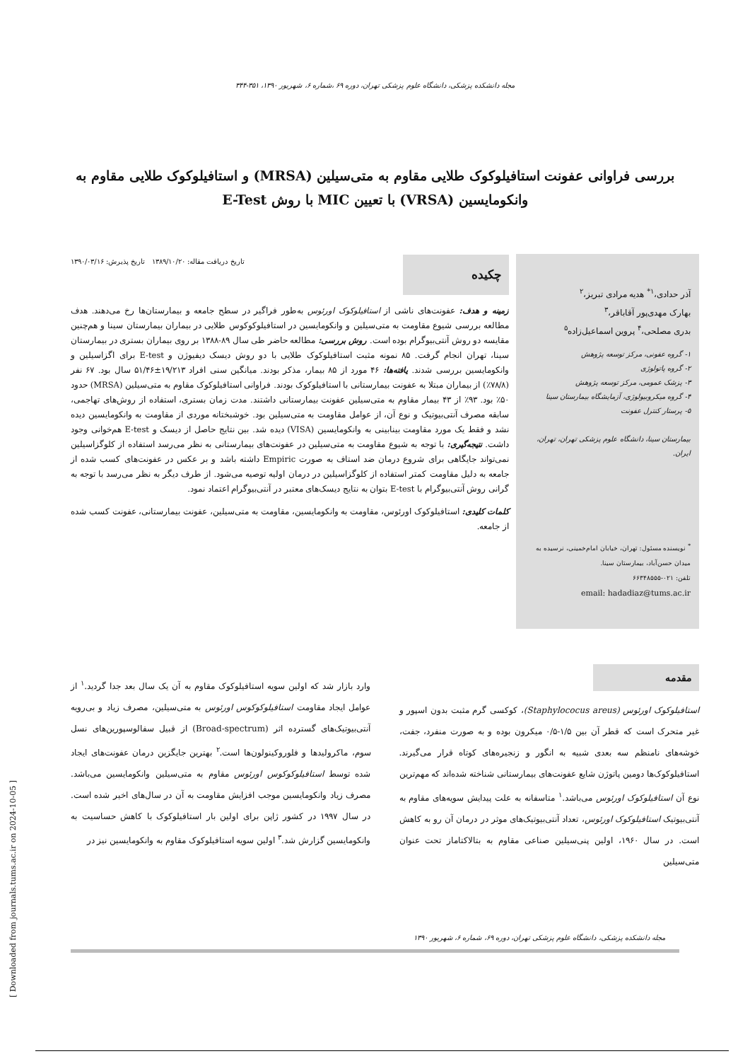[ Downloaded from journals.tums.ac.ir on 2024-10-05 ]
مجله دانشکده پزشکی، دانشگاه علوم پزشکی تهران، دوره ۶۹ ،شماره ۶، شهریور ۱۳۹۰، ۳۵۱-۳۴۴
بررسی فراوانی عفونت استافیلوکوک طلایی مقاوم به متی‌سیلین (MRSA) و استافیلوکوک طلایی مقاوم به وانکومایسین (VRSA) با تعیین MIC با روش E-Test
آذر حدادی،<sup>۱*</sup> هدیه مرادی تبریز،<sup>۲</sup>
بهارک مهدی‌پور آقاباقر،<sup>۳</sup>
بدری مصلحی،<sup>۴</sup> پروین اسماعیل‌زاده<sup>۵</sup>
۱- گروه عفونی، مرکز توسعه پژوهش
۲- گروه پاتولوژی
۳- پزشک عمومی، مرکز توسعه پژوهش
۴- گروه میکروبیولوژی، آزمایشگاه بیمارستان سینا
۵- پرستار کنترل عفونت
بیمارستان سینا، دانشگاه علوم پزشکی تهران، تهران، ایران.
<sup>*</sup> نویسنده مسئول: تهران، خیابان امام‌خمینی، نرسیده به میدان حسن‌آباد، بیمارستان سینا.
تلفن: ۰۲۱-۶۶۳۴۸۵۵۵
email: hadadiaz@tums.ac.ir
تاریخ دریافت مقاله: ۱۳۸۹/۱۰/۲۰ تاریخ پذیرش: ۱۳۹۰/۰۳/۱۶
چکیده
زمینه و هدف: عفونت‌های ناشی از استافیلوکوک اورئوس به‌طور فراگیر در سطح جامعه و بیمارستان‌ها رخ می‌دهند. هدف مطالعه بررسی شیوع مقاومت به متی‌سیلین و وانکومایسین در استافیلوکوکوس طلایی در بیماران بیمارستان سینا و هم‌چنین مقایسه دو روش آنتی‌بیوگرام بوده است. روش بررسی: مطالعه حاضر طی سال ۸۹-۱۳۸۸ بر روی بیماران بستری در بیمارستان سینا، تهران انجام گرفت. ۸۵ نمونه مثبت استافیلوکوک طلایی با دو روش دیسک دیفیوژن و E-test برای اگزاسیلین و وانکومایسین بررسی شدند. یافته‌ها: ۴۶ مورد از ۸۵ بیمار، مذکر بودند. میانگین سنی افراد ۱۹/۲۱۳±۵۱/۴۶ سال بود. ۶۷ نفر (۷۸/۸٪) از بیماران مبتلا به عفونت بیمارستانی با استافیلوکوک بودند. فراوانی استافیلوکوک مقاوم به متی‌سیلین (MRSA) حدود ۵۰٪ بود. ۹۳٪ از ۴۳ بیمار مقاوم به متی‌سیلین عفونت بیمارستانی داشتند. مدت زمان بستری، استفاده از روش‌های تهاجمی، سابقه مصرف آنتی‌بیوتیک و نوع آن، از عوامل مقاومت به متی‌سیلین بود. خوشبختانه موردی از مقاومت به وانکومایسین دیده نشد و فقط یک مورد مقاومت بینابینی به وانکومایسین (VISA) دیده شد. بین نتایج حاصل از دیسک و E-test هم‌خوانی وجود داشت. نتیجه‌گیری: با توجه به شیوع مقاومت به متی‌سیلین در عفونت‌های بیمارستانی به نظر می‌رسد استفاده از کلوگزاسیلین نمی‌تواند جایگاهی برای شروع درمان ضد استاف به صورت Empiric داشته باشد و بر عکس در عفونت‌های کسب شده از جامعه به دلیل مقاومت کمتر استفاده از کلوگزاسیلین در درمان اولیه توصیه می‌شود. از طرف دیگر به نظر می‌رسد با توجه به گرانی روش آنتی‌بیوگرام با E-test بتوان به نتایج دیسک‌های معتبر در آنتی‌بیوگرام اعتماد نمود.
کلمات کلیدی: استافیلوکوک اورئوس، مقاومت به وانکومایسین، مقاومت به متی‌سیلین، عفونت بیمارستانی، عفونت کسب شده از جامعه.
مقدمه
استافیلوکوک اورئوس (Staphylococus areus)، کوکسی گرم مثبت بدون اسپور و غیر متحرک است که قطر آن بین ۱/۵-۰/۵ میکرون بوده و به صورت منفرد، جفت، خوشه‌های نامنظم سه بعدی شبیه به انگور و زنجیره‌های کوتاه قرار می‌گیرند. استافیلوکوک‌ها دومین پاتوژن شایع عفونت‌های بیمارستانی شناخته شده‌اند که مهم‌ترین نوع آن استافیلوکوک اورئوس می‌باشد.<sup>۱</sup> متاسفانه به علت پیدایش سویه‌های مقاوم به آنتی‌بیوتیک استافیلوکوک اورئوس، تعداد آنتی‌بیوتیک‌های موثر در درمان آن رو به کاهش است. در سال ۱۹۶۰، اولین پنی‌سیلین صناعی مقاوم به بتالاکتاماز تحت عنوان متی‌سیلین
وارد بازار شد که اولین سویه استافیلوکوک مقاوم به آن یک سال بعد جدا گردید.<sup>۱</sup> از عوامل ایجاد مقاومت استافیلوکوکوس اورئوس به متی‌سیلین، مصرف زیاد و بی‌رویه آنتی‌بیوتیک‌های گسترده اثر (Broad-spectrum) از قبیل سفالوسپورین‌های نسل سوم، ماکرولیدها و فلوروکینولون‌ها است.<sup>۲</sup> بهترین جایگزین درمان عفونت‌های ایجاد شده توسط استافیلوکوکوس اورئوس مقاوم به متی‌سیلین وانکومایسین می‌باشد. مصرف زیاد وانکومایسین موجب افزایش مقاومت به آن در سال‌های اخیر شده است. در سال ۱۹۹۷ در کشور ژاپن برای اولین بار استافیلوکوک با کاهش حساسیت به وانکومایسین گزارش شد.<sup>۳</sup> اولین سویه استافیلوکوک مقاوم به وانکومایسین نیز در
مجله دانشکده پزشکی، دانشگاه علوم پزشکی تهران، دوره ۶۹، شماره ۶، شهریور ۱۳۹۰